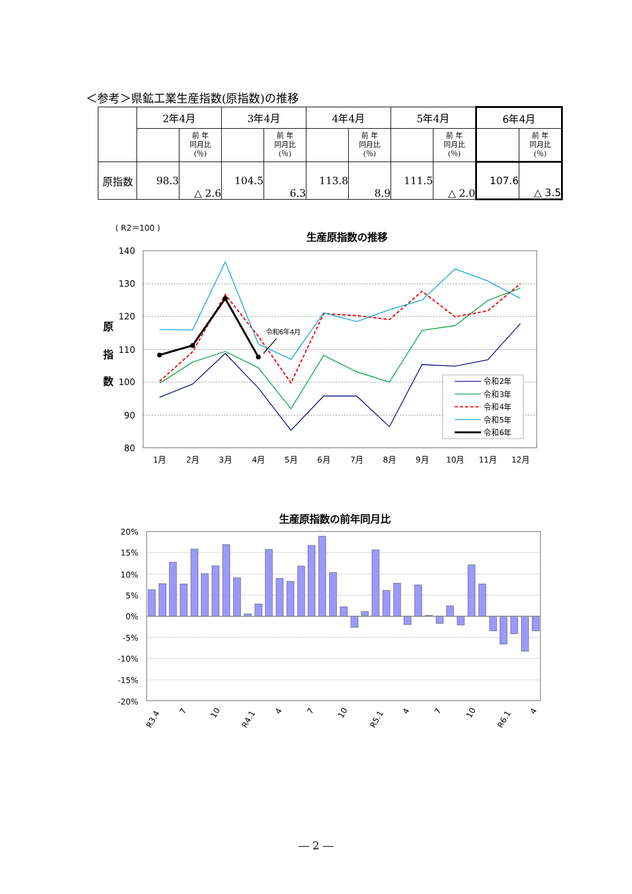＜参考＞県鉱工業生産指数(原指数)の推移
| | 2年4月 | | 3年4月 | | 4年4月 | | 5年4月 | | 6年4月 | |
| | | 前 年 同月比 (％) | | 前 年 同月比 (％) | | 前 年 同月比 (％) | | 前 年 同月比 (％) | | 前 年 同月比 (％) |
| 原指数 | 98.3 | △ 2.6 | 104.5 | 6.3 | 113.8 | 8.9 | 111.5 | △ 2.0 | 107.6 | △ 3.5 |
( R2＝100 )
生産原指数の推移
140
130
120
110
100
90
80
原
指
数
1月
2月
3月
4月
5月
6月
7月
8月
9月
10月
11月
12月
令和6年4月
令和2年
令和3年
令和4年
令和5年
令和6年
生産原指数の前年同月比
20%
15%
10%
5%
0%
-5%
-10%
-15%
-20%
R3.4
7
10
R4.1
4
7
10
R5.1
4
7
10
R6.1
4
― 2 ―